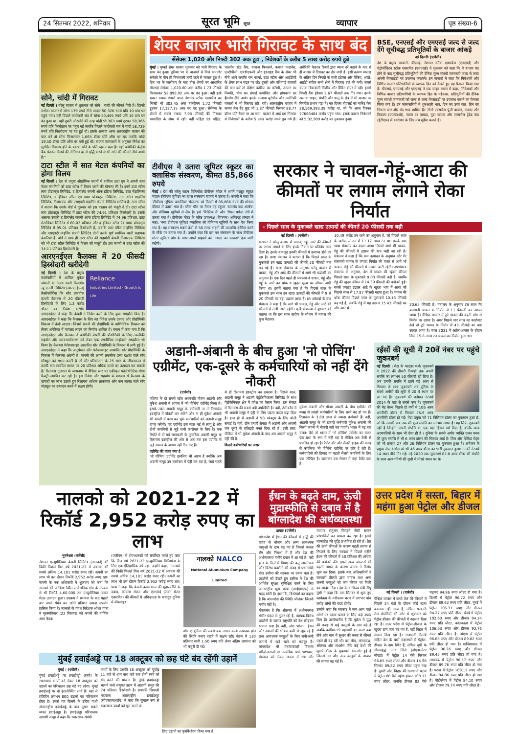24 सितम्बर 2022, शनिवार सूरत भूमि सूरत व्यापार पृष्ठ संख्या-6
सोने, चांदी में गिरावट
नई दिल्ली । घरेलू बाजार में शुक्रवार को सोने , चांदी की कीमतें गिरी हैं। दिल्ली सर्राफा बाजार में सोना 139 रुपये नीचे आकर 50,326 रुपये प्रति 10 ग्राम पर पहुंच गया। वहीं पिछले कारोबारी सत्र में सोना 50,465 रुपये प्रति 10 ग्राम पर बंद हुआ था। वहीं दूसरी ओरसोने की तरह चांदी भी 363 रुपये टूटकर 58,366 रुपये प्रति किलोग्राम पर पहुंच गई जबकि पिछले कारोबारी सत्र में चांदी 58,729 रुपये प्रति किलोग्राम पर बंद हुई थी। इसके अलावा अगर अंतरराष्ट्रीय बाजार की बात करें तो सोना फिसलकर 1,665 डॉलर प्रति औंस पर रहा जबकि चांदी 19.50 डॉलर प्रति औंस पर बनी हुई थी। बाजार जानकारों के अनुसार निवेश का सुरक्षित विकल्प होने के कारण सोने के प्रति रुझान बढ़ा है। वहीं अमेरिकी केंद्रीय बैंक फेडरल रिजर्व की नीतिगत दर में वृद्धि करने से भी सोने की कीमतें नीचे आयी हैं।''
टाटा स्टील में सात मेटल कंपनियों का होगा विलय
नई दिल्ली । देश से प्रमुख औद्योगिक घरानों में शामिल टाटा ग्रुप ने अपनी सात मेटल कंपनियों को टाटा स्टील में विलय करने की घोषणा की है। इनमें टाटा स्टील लांग प्रोडक्ट्स लिमिटेड, द टिनप्लेट कंपनी ऑफ इंडिया लिमिटेड, टाटा मेटालिक्स लिमिटेड, द इंडियन स्टील एंड वायर प्रोडक्ट्स लिमिटेड, टाटा स्टील माइनिंग लिमिटेड, टीआरएफ और एसएंडटी माइनिंग कंपनी लिमिटेड शामिल हैं। टाटा स्टील ने बताया कि उसके बोर्ड ने गुरुवार को इस प्रस्ताव को मंजूरी दे दी। टाटा स्टील लांग प्रोडक्ट्स लिमिटेड में टाटा स्टील की 74.91 प्रतिशत हिस्सेदारी है। इसके अलावा उसकी द टिनप्लेट कंपनी ऑफ इंडिया लिमिटेड में 74.96 प्रतिशत, टाटा मेटालिक्स लिमिटेड में 60.03 प्रतिशत और द इंडियन स्टील एंड वायर प्रोडक्ट्स लिमिटेड में 95.01 प्रतिशत हिस्सेदारी है, जबकि टाटा स्टील माइनिंग लिमिटेड और एसएंडटी माइनिंग कंपनी लिमिटेड दोनों उसके पूर्ण स्वामित्व वाली सहायक कंपनियां हैं। बोर्ड ने साथ ही टाटा स्टील की सहयोगी कंपनी टीआरएफ लिमिटेड को भी टाटा स्टील लिमिटेड में विलय को मंजूरी दी। इस कंपनी में टाटा स्टील की 34.11 प्रतिशत हिस्सेदारी है।
आरएनईएल कैलक्स में 20 फीसदी हिस्सेदारी खरीदेगी
Reliance
Industries Limited · Growth is Life
नई दिल्ली । देश के प्रमुख कारोबारियों में शामिल मुकेश अंबानी के नेतृत्व वाली रिलायंस न्यू एनर्जी लिमिटेड (आरएनईएल) कैलीफॉर्निया कि सौर तकनीक कंपनी कैलक्स में 20 फीसदी हिस्सेदारी के लिए 1.2 करोड़ डॉलर का निवेश करेगी। आरएनईएल ने कहा कि कंपनी ने निवेश करने के लिए कुछ समझौते किए हैं। आरएनईएल ने कहा कि कैलक्स के लिए यह निवेश उसके उत्पाद और प्रौद्योगिकी विकास में तेजी लाएगा। जिसमें कंपनी की प्रौद्योगिकी के वाणिज्यिक विकास को लेकर अमेरिका में पायलट लाइन का निर्माण शामिल है। बयान में कहा गया है कि आरएनईएल और कैलक्स ने अमेरिकी कंपनी की प्रौद्योगिकी के लिए तकनीकी सहयोग और व्यावसायीकरण को लेकर एक रणनीतिक साझेदारी समझौता भी किया है। कैलक्स पेरोवस्काइट आधारित सौर प्रौद्योगिकी के विकास में लगी हुई है। आरएनईएल ने कहा कि अनुसंधान और पेरोवस्काइट आधारित सौर प्रौद्योगिकी के विकास में कैलक्स अग्रणी है। कंपनी की अपनी तकनीक उच्च दक्षता वाले सौर मॉड्यूल को सक्षम करती है जो सौर परियोजना के 25 साल के जीवनकाल में काफी कम स्थापित लागत पर 20 प्रतिशत अधिक ऊर्जा का उत्पादन कर सकती है। रिलायंस गुजरात के जामनगर में वैश्विक स्तर पर एकीकृत फोटोवोल्टिक गीगा फैक्ट्री स्थापित कर रही है। इस निवेश और सहयोग के माध्यम से कैलक्स के उत्पादों का लाभ उठाते हुए रिलायंस अधिक ताकतवर और कम लागत वाले सौर मॉड्यूल का उत्पादन करने में सक्षम होगी।
शेयर बाजार भारी गिरावट के साथ बंद
सेंसेक्स 1,020 और निफ्टी 302 अंक टूटा , निवेशकों के करीब 5 लाख करोड़ रुपये डूबे
मुंबई । मुम्बई शेयर बाजार शुक्रवार को भारी गिरावट के साथ बंद हुआ। दुनिया भर के बाजारों से मिले कमजोर संकेतों के बीच ही बिकवाली हावी रहने से बाजार टूटा है। दिन भर के कारोबार के बाद तीस शेयरों पर आधारित बीएसई सेंसेक्स 1,020.80 अंक करीब 1.73 फीसदी फिसलकर 58,098.92 अंक पर बंद हुआ। वहीं इसी प्रकार पचास शेयरों वाला नेशनल स्टॉक एक्सचेंज का निफ्टी भी 302.45 अंक तकरीबन 1.72 फीसदी टूटकर 17,327.35 अंक पर बंद हुआ। सेंसेक्स के शेयरों में सबसे ज्यादा 7.93 फीसदी की गिरावट पावरग्रिड के शेयर में रही। वहीं महिंद्रा एंड महिंद्रा, भारतीय स्टेट बैंक, बजाज फिनसर्व, बजाज फाइनेंस, एनटीपीसी, एचडीएफसी और इंडसइंड बैंक के शेयर भी नीचे आये जबकि सन फार्मा, टाटा स्टील और आईटीसी के शेयर लाभ बढ़त पर रहे। दूसरी ओर एशियाई बाजारों की बात करें तो दक्षिण कोरिया का कॉस्पी, जापान का निक्की, चीन का शंघाई कंपोजिट और हांगकांग का हैंगसेंग नीचे आये। इसके अलावा यूरोपीय और अमेरिकी बाजारों में भी गिरावट रही। रही। अंतरराष्ट्रीय बाजार में कच्चा तेल ब्रेंट क्रूड भी 1.87 फीसदी गिरकर 88.77 डॉलर प्रति बैरल पर आ गया। बाजार में आई इस गिरावट से निवेशकों के करीब 5 लाख करोड़ रुपये डूब गये हैं। अमेरिकी फेडरल रिजर्व द्वारा ब्याज दरें बढ़ाने के बाद से ही बाजार में गिरावट का दौर जारी है। इसी कारण सप्ताह के अंतिम दिन निफ्टी के सभी इंडेक्स और बैंकिंग, ऑटो, आईटी सहित सभी क्षेत्रों में गिरावट दर्ज की गयी। सबसे ज्यादा बिकवाली वित्तीय और बैंकिंग शेयर में रही। इससे निफ्टी बैंक इंडेक्स 2.67 फीसदी तक गिर गया। इसके अलावा वाहन, संपत्ति और धातु के क्षेत्र में भी बाजार पर विपरीत प्रभाव पड़ा है। गत दिवस बीएसई का मार्केट कैप 28,169,393.39 करोड़ था, जो कि आज गिरकर 27666484 करोड़ पहुंच गया। इसके कारण निवेशकों को 5,02,909 करोड़ का नुकसान हुआ।
BSE, एनएसई और एमएसई जल्द से जल्द देंगे सूचीबद्ध प्रतिभूतियों के बाजार आंकड़े
नई दिल्लीः (एजेंसी)
देश के प्रमुख बाजारों- बीएसई, नेशनल स्टॉक एक्सचेंज (एनएसई) और मेट्रोपॉलिटन स्टॉक एक्सचेंज (एमएसई) ने शुक्रवार को कहा कि वे बाजार बंद होने के बाद सूचीबद्ध प्रतिभूतियों की दैनिक मूल्य संबंधी जानकारी जल्द से जल्द अपनी वेबसाइटों पर उपलब्ध कराएंगे। इन बाजारों ने कहा कि निवेशकों और विभिन्न बाजार प्रतिभागियों के व्यापक हित को देखते हुए यह फैसला किया गया है। बीएसई, एनएसई और एमएसई ने एक साझा बयान में कहा, 'निवेशकों और विभिन्न बाजार प्रतिभागियों के व्यापक हित के मद्देनजर, प्रतिभूतियों की दैनिक मूल्य संबंधी जानकारी को जल्द से जल्द वेबसाइटों पर उपलब्ध कराने का फैसला किया गया है। इन जानकारियों में शुरुआती भाव, दिन का उच्च स्तर, दिन का निचला स्तर और बंद भाव शामिल हैं।' तीनों एक्सचेंज पूंजी बाजार, वायदा और विकल्प (एफएंडओ), ब्याज दर वायदा, मुद्रा वायदा और एक्सचेंज ट्रेडेड फंड (ईटीएफ) में कारोबार के लिए मंच मुहैया कराते हैं।
टीवीएस ने उतारा जूपिटर स्कूटर का क्लासिक संस्करण, कीमत 85,866 रुपये
चेन्नई । देश की घरेलू वाहन विनिर्माता टीवीएस मोटर ने अपने मशहूर स्कूटर मॉडल टीवीएस जूपिटर का खास संस्करण बाजार में उतारा है। कंपनी ने कहा कि 'टीवीएस जूपिटर क्लासिक' संस्करण को दिल्ली में 85,866 रुपये की शोरूम कीमत में उतारा गया है। ब्लैक थीम पर तैयार यह स्कूटर 'डायमंड कट अलॉय' और प्रीमियम खूबियों से लैस है। इसे 'मिस्टिक ग्रे' और 'रीगल पर्पल' रंगों में उतारा गया है। टीवीएस मोटर के वरिष्ठ उपाध्यक्ष (विपणन) अनिरुद्ध हलदर ने कहा, 'नया टीवीएस जूपिटर क्लासिक को प्रीमियम खूबियों के साथ पेश किया गया है। यह संस्करण सबसे तेजी से 50 लाख वाहनों की उपलब्धि हासिल करने के मौके पर उतारा गया है। उन्होंने कहा कि इस नए संस्करण के साथ टीवीएस मोटर जूपिटर ब्रांड के साथ अपने ग्राहकों को 'ज्यादा का फायदा' देना जारी रखेगी।
सरकार ने चावल-गेहूं-आटा की कीमतों पर लगाम लगाने रोका निर्यात
- पिछले साल के मुकाबले खाद्य उत्पादों की कीमतें 20 फीसदी तक बढ़ी
नई दिल्ली । (एजेंसी)
सरकार ने घरेलू बाजार में चावल, गेहूं, आटे की कीमतों पर लगाम लगाने के लिए इनके निर्यात पर प्रतिबंध लगा दिया है। इसके बावजूद इनकी कीमतों में इजाफा होते जा रहा है। खाद्य मंत्रालय ने बताया है कि पिछले साल के मुकाबले इन खाद्य उत्पादों की कीमतें 20 फीसदी तक बढ़ गई हैं। खाद्य मंत्रालय के अनुसार घरेलू बाजार में चावल, गेहूं और आटे की कीमतों में आगे भी बढ़ोतरी का अनुमान है। एक दिन पहले ही मंत्रालय ने चावल, गेहूं और गेहूं के आटे का थोक व खुदरा मूल्य का औसत जारी किया था। इसमें बताया गया है कि पिछले साल के मुकाबले इस साल इन खाद्य उत्पादों की कीमतों में 9 से 20 फीसदी का बड़ा उछाल आया है। इन आंकड़ों के बाद मंत्रालय ने कहा है कि आगे भी चावल, गेहूं और आटे की कीमतों में तेजी जारी रहेगी। कृषि मंत्रालय ने बुधवार को बताया था कि इस साल खरीफ के सीजन में चावल की कुल पैदावार
10.49 करोड़ टन रहने का अनुमान है, जो पिछले साल के खरीफ सीजन में 11.17 लाख टन था। इसके बाद खाद्य मंत्रालय का बयान आया जिसमें आगे भी चावल, गेहूं की कीमतों में उछाल की बात कही जा रही है। मंत्रालय ने कहा है कि कम उत्पादन के अनुमान और गैर बासमती चावल के ज्यादा निर्यात की वजह से आगे भी चावल, गेहूं की कीमतों में उछाल जारी रहेगी। उपभोक्ता मंत्रालय के अनुसार, देश में चावल की खुदरा कीमत पिछले साल के मुकाबले 9.03 फीसदी बढ़ी है, जबकि गेहूं की खुदरा कीमत में 14.39 फीसदी की बढ़ोतरी हुई। सबसे ज्यादा उछाल आटे के खुदरा भाव में आया जो पिछले साल से 17.87 फीसदी महंगा हुआ है। चावल की थोक कीमत पिछले साल के मुकाबले 10.16 फीसदी बढ़ गई है, जबकि गेहूं में यह उछाल 15.43 फीसदी का और आटे में
20.65 फीसदी है। मंत्रालय के अनुसार इस साल गैर बासमती चावल के निर्यात में 11 फीसदी का उछाल आया है। वैश्विक बाजार में टूटे चावल की बढ़ती मांग से निर्यात पर दबाव है। अगर पिछले चार साल का कारोबार देखें तो टूटे चावल के निर्यात में 43 फीसदी का बड़ा उछाल आया है। साल 2021 में अप्रैल-अगस्त के दौरान सिर्फ 15.8 लाख टन चावल का निर्यात हुआ था।
अडानी-अंबानी के बीच हुआ 'नो पोचिंग' एग्रीमेंट, एक-दूसरे के कर्मचारियों को नहीं देंगे नौकरी
(एजेंसी)
एशिया के दो सबसे रईस अरबपति गौतम अडानी और मुकेश अंबानी ने आपस में 'नो पोचिंग' एग्रीमेंट किया है। इसके तहत अडानी समूह के कर्मचारी ना तो रिलायंस इंडस्ट्रीज में नौकरी कर सकेंगे और ना ही मुकेश अंबानी की कंपनी में काम कर चुके कर्मचारियों को अडानी समूह हायर करेगी। यह एग्रीमेंट इस साल मई से लागू है और दोनों कंपनियों से जुड़े सभी कारोबार के लिए है। एक रिपोर्ट में दी गई जानकारी के मुताबिक अडानी समूह या रिलायंस इंडस्ट्रीज की ओर से अब तक इस एग्रीमेंट से जुड़े सवाल के जवाब नहीं दिए गए हैं।
एग्रीमेंट की वजह क्या है
'नो पोचिंग' एग्रीमेंट इसलिए भी अहम है क्योंकि अब अडानी समूह उन कारोबार में एंट्री कर रहा है, जहां पहले से ही रिलायंस इंडस्ट्रीज का दबदबा है। पिछले साल, अडानी समूह ने अडानी पेट्रोकेमिकल्स लिमिटेड के साथ पेट्रोकेमिकल क्षेत्र में प्रवेश का ऐलान किया। इस सेक्टर में रिलायंस की सबसे बड़ी उपस्थिति है। वहीं, टेलीकॉम में भी अडानी समूह ने एंट्री के लिए पहला कदम बढ़ा दिया है। हाल ही में अडानी ने 5G स्पेक्ट्रम के लिए बोली लगाई है। वहीं, ग्रीन एनर्जी सेक्टर में अडानी और अंबानी एक दूसरे के प्रतिद्वंदी बनते दिख रहे हैं। इसी तरह, मीडिया में भी मुकेश अंबानी के बाद अब अडानी समूह ने एंट्री की है।
कितने कर्मचारियों पर असर
मुकेश अंबानी और गौतम अडानी के बीच एग्रीमेंट की वजह से लाखों कर्मचारियों के लिए रास्ते बंद हो गए हैं। रिलायंस के 3.80 लाख से ज्यादा कर्मचारी हैं। वहीं, अडानी समूह के भी हजारों कर्मचारी मुकेश अंबानी की किसी कंपनी में नौकरी नहीं कर पाएंगे। भारत में बढ़ रहा चलन: वैसे तो भारत में 'नो पोचिंग' एग्रीमेंट का चलन एक प्रथा के रूप में नहीं रहा है लेकिन अब तेजी से प्रचलित हो रहा है। टैलेंट वॉर और सैलरी हाइक की वजह से कंपनियां 'नो पोचिंग' एग्रीमेंट पर जोर दे रही हैं। कर्मचारियों की डिमांड या बढ़ती सैलरी कंपनियों के लिए एक जोखिम है। खासकर उस सेक्टर में जहां टैलेंट कम हैं।
रईसों की सूची में 20वें नंबर पर पहुंचे जुकरबर्ग
नई दिल्ली । मेटा के फाउंडर मार्क जुकरबर्ग ने 2022 की तीसरी तिमाही तक अपनी संपत्ति का लगभग 50 फीसदी खो दिया है। अब उनकी संपत्ति में इतने बड़े अंतर से गिरावट के साथ जुकरबर्ग अब दुनिया के सबसे अमीरों की सूची में 20 वें स्थान पर आ गए हैं। जुकरबर्ग की वर्तमान नेटवर्थ 2014 के बाद से सबसे कम है। जुकरबर्ग की नेट वेल्थ पिछले दो वर्षों में 106 अरब अमरीकी डॉलर से गिरकर 55.9 अरब अमरीकी डॉलर हो गई। मेटा प्रमुख को 71 बिलियन डॉलर का नुकसान हुआ है, जो कि उसकी अब तक की कुल संपत्ति का लगभग आधा है। यह सिर्फ जुकरबर्ग नहीं है जिन्होंने अपनी संपत्ति का एक बड़ा हिस्सा खो दिया है, बल्कि अन्य अरबपतियों के साथ भी ऐसा ही है । दुनिया के सबसे अमीर व्यक्ति एलन मस्क की कुल संपत्ति में भी 6 अरब डॉलर की गिरावट आई है। बिल और मेलिंडा गेट्स को भी क्रमशः 27 और 26 बिलियन डॉलर का नुकसान हुआ है। अमेजन के प्रमुख जेफ बेजोस को भी 46 अरब डॉलर का भारी नुकसान हुआ। उनकी नेटवर्थ 14 स्थान नीचे गिर गई। मई 2020 तक जुकरबर्ग 87.8 अरब डॉलर की संपत्ति के साथ अरबपतियों की सूची में तीसरे स्थान पर थे।
नालको को 2021-22 में रिकॉर्ड 2,952 करोड़ रुपए का लाभ
भुवनेश्वरः (एजेंसी)
नेशनल एल्युमीनियम कंपनी लिमिटेड (नालको) की बिक्री पिछले वित्त वर्ष 2021-22 में अबतक की सबसे अधिक 14,181 करोड़ रुपए रही। कंपनी का लाभ भी इस दौरान रिकॉर्ड 2,952 करोड़ रुपए रहा। कंपनी के एक अधिकारी ने शुक्रवार को कहा कि नालको की ओडिशा स्थित सार्वजनिक क्षेत्र के उपक्रम से भी रिकॉर्ड 4,60,000 टन एल्युमीनियम कास्ट मेटल उत्पादन हुआ। उपक्रम ने स्थापना के बाद पहली बार अपने संयंत्र का 100 प्रतिशत क्षमता उपयोग हासिल किया है। नालको के प्रबंध निदेशक श्रीधर पात्रा ने बृहस्पतिवार (22 सितंबर) को कंपनी की वार्षिक आम बैठक
(एजीएम) में शेयरधारकों को संबोधित करते हुए कहा कि वित्त वर्ष 2021-22 एल्युमीनियम विनिर्माता के लिए एक ऐतिहासिक वर्ष रहा। उन्होंने कहा, ''नालको की बिक्री पिछले वित्त वर्ष 2021-22 में अबतक की सबसे अधिक 14,181 करोड़ रुपए रही। कंपनी का लाभ भी इस दौरान रिकॉर्ड 2,952 करोड़ रुपए रहा। पात्रा ने कहा कि कंपनी कच्चे माल की मुद्रास्फीति के दबाव, कोयला संकट और एलएमई (लंदन मेटल एक्सचेंज) की कीमतों में अनिश्चतता के बावजूद दुनिया में बॉक्साइड
नालको NALCO
National Aluminium Company Limited
और एल्युमिना की सबसे कम लागत वाली उत्पादक होने की स्थिति बनाए रखने में सक्षम रही। बैठक में 130 प्रतिशत यानी 1.50 रुपए प्रति शेयर अंतिम लाभांश को भी मंजूरी दी गई।
मुंबई हवाईअड्डे पर 18 अक्टूबर को छह घंटे बंद रहेंगी उड़ानें
मुंबई । (एजेंसी)
मुंबई हवाईअड्डे पर हवाईपट्टी (रनवे) के रखरखाव कार्यों को लेकर 18 अक्टूबर को उड़ानों का परिचालन छह घंटे बंद रहेगा। मुंबई हवाईअड्डे पर दो इंटरसेक्टिंग रनवे हैं। यहां से प्रतिदिन लगभग 800 उड़ानों का परिचालन होता है। इससे यह दिल्ली के इंदिरा गांधी अंतरराष्ट्रीय हवाईअड्डे के बाद दूसरा सबसे व्यस्त हवाईअड्डा है। हवाईअड्डा परिचालक अडाणी समूह ने कहा कि रखरखाव संबंधी
कार्यों के लिए उसकी 18 अक्टूबर को पूर्वाह्न 11 बजे से शाम पांच बजे तक दोनों रनवे को बंद करने की योजना है। मुंबई हवाईअड्डा चलाने वाले संयुक्त उद्यम में अडाणी समूह की 74 प्रतिशत हिस्सेदारी है। छत्रपति शिवाजी महाराज अंतरराष्ट्रीय हवाईअड्डा (सीएसएमआईए) ने कहा कि सुचारू रूप से रखरखाव कार्यों को पूरा करने के
लिए उड़ानों का पुनर्निर्धारण किया गया है।
ईंधन के बढ़ते दाम, ऊंची मुद्रास्फीति से दबाव में है बांग्लादेश की अर्थव्यवस्था
ढाकाः (एजेंसी)
बांग्लादेश में ईंधन की कीमतों में वृद्धि की वजह से भोजन और अन्य आवश्यक वस्तुओं के दाम बढ़ गए है जिससे जनता रोष और निराशा में है और देश की अर्थव्यवस्था गंभीर दबाव में आ गई है। वहीं हाल के दिनों में विपक्ष की कटु आलोचना और विरोध प्रदर्शनों की वजह से प्रधानमंत्री शेख हसीना की सरकार पर दबाव बढ़ा है। प्रदर्शनों को देखते हुए हसीना ने देश की आर्थिक सुरक्षा सुनिश्चित करने के लिए अंतरराष्ट्रीय मुद्रा कोष (आईएमएफ) से मदद मांगी है। हालांकि, विशेषज्ञों का कहना है कि बांग्लादेश की स्थिति श्रीलंका जितनी गंभीर नहीं है।
गौरतलब है कि श्रीलंका में अर्थव्यवस्था गंभीर संकट से गुजर रही है, व्यापक विरोध प्रदर्शनों के कारण राष्ट्रपति को देश छोड़कर भागना पड़ा है। वहीं, लोग भोजन, ईंधन और दवाओं की भीषण कमी से जूझ रहे हैं तथा आवश्यक वस्तुओं के लिए लंबी-लंबी कतारों में खड़े रहने को मजबूर हैं। बांग्लादेश भी महत्वाकांक्षी विकास परियोजनाओं पर अत्यधिक खर्च, भ्रष्टाचार, वंशवाद को लेकर जनता में रोष और व्यापार संतुलन बिगड़ने जैसी समान परेशानियों का सामना कर रहा है। इससे बांग्लादेश की वृद्धि प्रभावित हो रही है। तेल की ऊंची कीमतों के कारण बढ़ती लागत से निपटने के लिए सरकार ने पिछले महीने ईंधन की कीमतों में 50 प्रतिशत की अधिक की बढ़ोतरी की। इससे अन्य जरूरतों की बढ़ती लागत के कारण जनता ने विरोध शुरू कर दिया। इसके बाद अधिकारियों ने सरकारी डीलरों द्वारा चावल तथा अन्य जरूरी वस्तुओं को कम कीमत पर बिक्री का आदेश दिया। देश के वाणिज्य मंत्री टीपू मुंशी ने कहा कि एक सितंबर से शुरू हुए कार्यक्रम के नवीनतम चरण में लगभग पांच करोड़ लोगों की मदद होगी।
उन्होंने कहा कि सरकार ने कम आय वाले लोगों पर दबाव घटाने के लिए कई उपाय किए हैं। उल्लेखनीय है कि यूक्रेन में युद्ध की वजह से कई वस्तुओं के दाम बढ़े हैं जबकि कोविड-19 महामारी का असर कम होने और मांग में सुधार की वजह से कीमतें पहले ही बढ़ रही थीं। इस बीच, बांग्लादेश, श्रीलंका और लाओस जैसे कई देशों की मुद्राएं डॉलर के मुकाबले कमजोर हुई हैं जिससे तेल और अन्य वस्तुओं के आयात की लागत बढ़ गई है।
उत्तर प्रदेश में सस्ता, बिहार में महंगा हुआ पेट्रोल और डीजल
नई दिल्ली । (एजेंसी)
वैश्विक बाजार में कच्चे तेल की कीमतों में पिछले 24 घंटों के दौरान कोई खास बदलाव नहीं आया है, लेकिन सरकारी तेल कंपनियों की ओर से शुक्रवार को पेट्रोल-डीजल की कीमतों में बदलाव दिख रहा है। उत्तर प्रदेश में पेट्रोल-डीजल के खुदरा दाम जहां घट गए हैं, वहीं बिहार में उछाल दिख रहा है। राजधानी दिल्ली सहित देश के चारों महानगरों में पेट्रोल-डीजल के दाम स्थिर हैं, लेकिन यूपी के गौतमबुद्ध नगर जिले (नोएडा-ग्रेटर नोएडा) में पेट्रोल 14 पैसे गिरकर 96.65 रुपए लीटर और डीजल 14 पैसे गिरकर 89.82 रुपए लीटर पहुंच गया है। दूसरी ओर, बिहार की राजधानी पटना में पेट्रोल 88 पैसे महंगा होकर 108.12 रुपए लीटर, जबकि डीजल 82 पैसे चढ़कर 94.86 रुपए लीटर हो गया है। दिल्ली में पेट्रोल 96.72 रुपए और डीजल 89.62 रुपए प्रति लीटर, मुंबई में पेट्रोल 106.31 रुपए और डीजल 94.27 रुपए प्रति लीटर, चेन्नई में पेट्रोल 102.63 रुपए और डीजल 94.24 रुपए प्रति लीटर, कोलकाता में पेट्रोल 106.03 रुपए और डीजल 92.76 रुपए प्रति लीटर है। नोएडा में पेट्रोल 96.65 रुपए और डीजल 89.82 रुपए प्रति लीटर हो गया है। गाजियाबाद में पेट्रोल 96.26 रुपए और डीजल 89.45 रुपए प्रति लीटर हो गया है। लखनऊ में पेट्रोल 96.57 रुपए और डीजल 89.76 रुपए प्रति लीटर हो गया है। पटना में पेट्रोल 108.12 रुपए और डीजल 94.86 रुपए प्रति लीटर हो गया है। पोर्टब्लेयर में पेट्रोल 84.10 रुपए और डीजल 79.74 रुपए प्रति लीटर है।